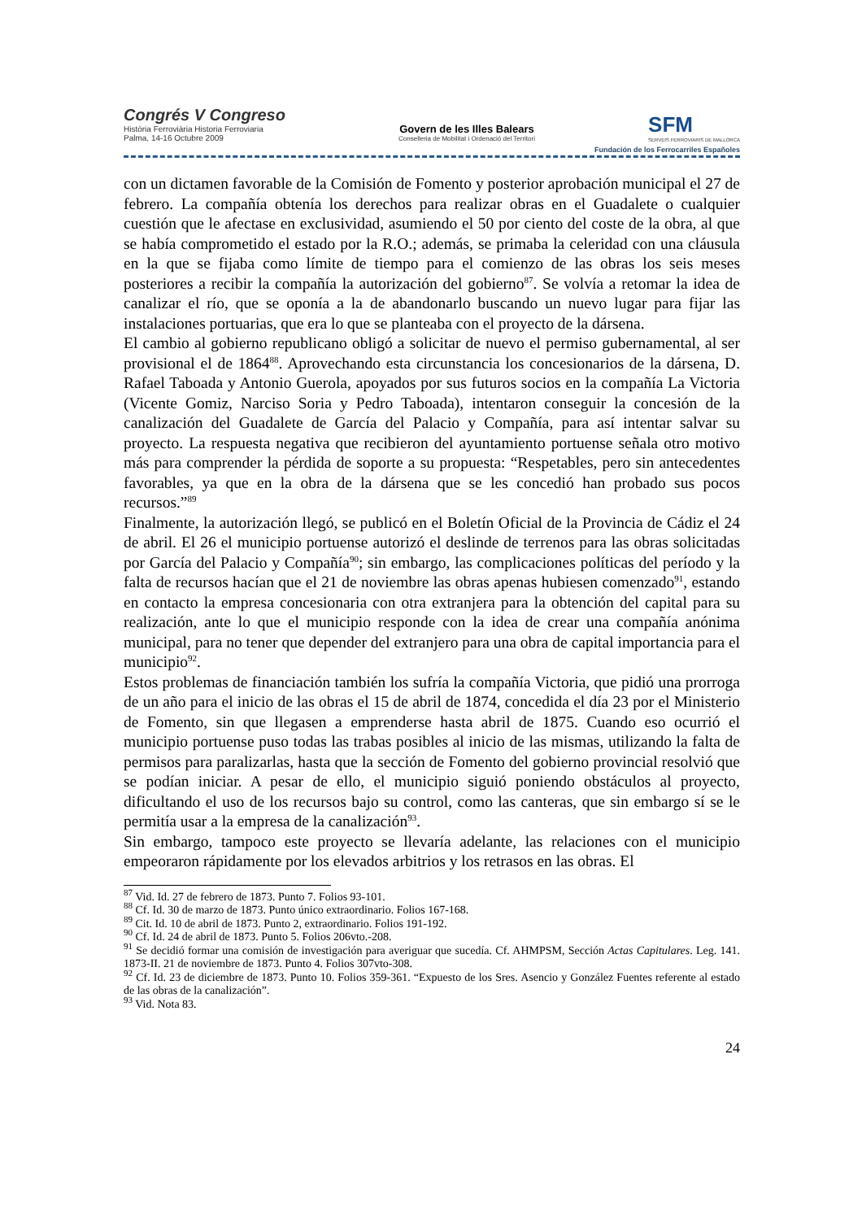Congrés V Congreso
Història Ferroviària Historia Ferroviaria
Palma, 14-16 Octubre 2009
Govern de les Illes Balears
Conselleria de Mobilitat i Ordenació del Territori
SFM
SERVEIS FERROVIARIS DE MALLORCA
Fundación de los Ferrocarriles Españoles
con un dictamen favorable de la Comisión de Fomento y posterior aprobación municipal el 27 de febrero. La compañía obtenía los derechos para realizar obras en el Guadalete o cualquier cuestión que le afectase en exclusividad, asumiendo el 50 por ciento del coste de la obra, al que se había comprometido el estado por la R.O.; además, se primaba la celeridad con una cláusula en la que se fijaba como límite de tiempo para el comienzo de las obras los seis meses posteriores a recibir la compañía la autorización del gobierno<sup>87</sup>. Se volvía a retomar la idea de canalizar el río, que se oponía a la de abandonarlo buscando un nuevo lugar para fijar las instalaciones portuarias, que era lo que se planteaba con el proyecto de la dársena.
El cambio al gobierno republicano obligó a solicitar de nuevo el permiso gubernamental, al ser provisional el de 1864<sup>88</sup>. Aprovechando esta circunstancia los concesionarios de la dársena, D. Rafael Taboada y Antonio Guerola, apoyados por sus futuros socios en la compañía La Victoria (Vicente Gomiz, Narciso Soria y Pedro Taboada), intentaron conseguir la concesión de la canalización del Guadalete de García del Palacio y Compañía, para así intentar salvar su proyecto. La respuesta negativa que recibieron del ayuntamiento portuense señala otro motivo más para comprender la pérdida de soporte a su propuesta: “Respetables, pero sin antecedentes favorables, ya que en la obra de la dársena que se les concedió han probado sus pocos recursos.”<sup>89</sup>
Finalmente, la autorización llegó, se publicó en el Boletín Oficial de la Provincia de Cádiz el 24 de abril. El 26 el municipio portuense autorizó el deslinde de terrenos para las obras solicitadas por García del Palacio y Compañía<sup>90</sup>; sin embargo, las complicaciones políticas del período y la falta de recursos hacían que el 21 de noviembre las obras apenas hubiesen comenzado<sup>91</sup>, estando en contacto la empresa concesionaria con otra extranjera para la obtención del capital para su realización, ante lo que el municipio responde con la idea de crear una compañía anónima municipal, para no tener que depender del extranjero para una obra de capital importancia para el municipio<sup>92</sup>.
Estos problemas de financiación también los sufría la compañía Victoria, que pidió una prorroga de un año para el inicio de las obras el 15 de abril de 1874, concedida el día 23 por el Ministerio de Fomento, sin que llegasen a emprenderse hasta abril de 1875. Cuando eso ocurrió el municipio portuense puso todas las trabas posibles al inicio de las mismas, utilizando la falta de permisos para paralizarlas, hasta que la sección de Fomento del gobierno provincial resolvió que se podían iniciar. A pesar de ello, el municipio siguió poniendo obstáculos al proyecto, dificultando el uso de los recursos bajo su control, como las canteras, que sin embargo sí se le permitía usar a la empresa de la canalización<sup>93</sup>.
Sin embargo, tampoco este proyecto se llevaría adelante, las relaciones con el municipio empeoraron rápidamente por los elevados arbitrios y los retrasos en las obras. El
<sup>87</sup> Vid. Id. 27 de febrero de 1873. Punto 7. Folios 93-101.
<sup>88</sup> Cf. Id. 30 de marzo de 1873. Punto único extraordinario. Folios 167-168.
<sup>89</sup> Cit. Id. 10 de abril de 1873. Punto 2, extraordinario. Folios 191-192.
<sup>90</sup> Cf. Id. 24 de abril de 1873. Punto 5. Folios 206vto.-208.
<sup>91</sup> Se decidió formar una comisión de investigación para averiguar que sucedía. Cf. AHMPSM, Sección Actas Capitulares. Leg. 141. 1873-II. 21 de noviembre de 1873. Punto 4. Folios 307vto-308.
<sup>92</sup> Cf. Id. 23 de diciembre de 1873. Punto 10. Folios 359-361. “Expuesto de los Sres. Asencio y González Fuentes referente al estado de las obras de la canalización”.
<sup>93</sup> Vid. Nota 83.
24